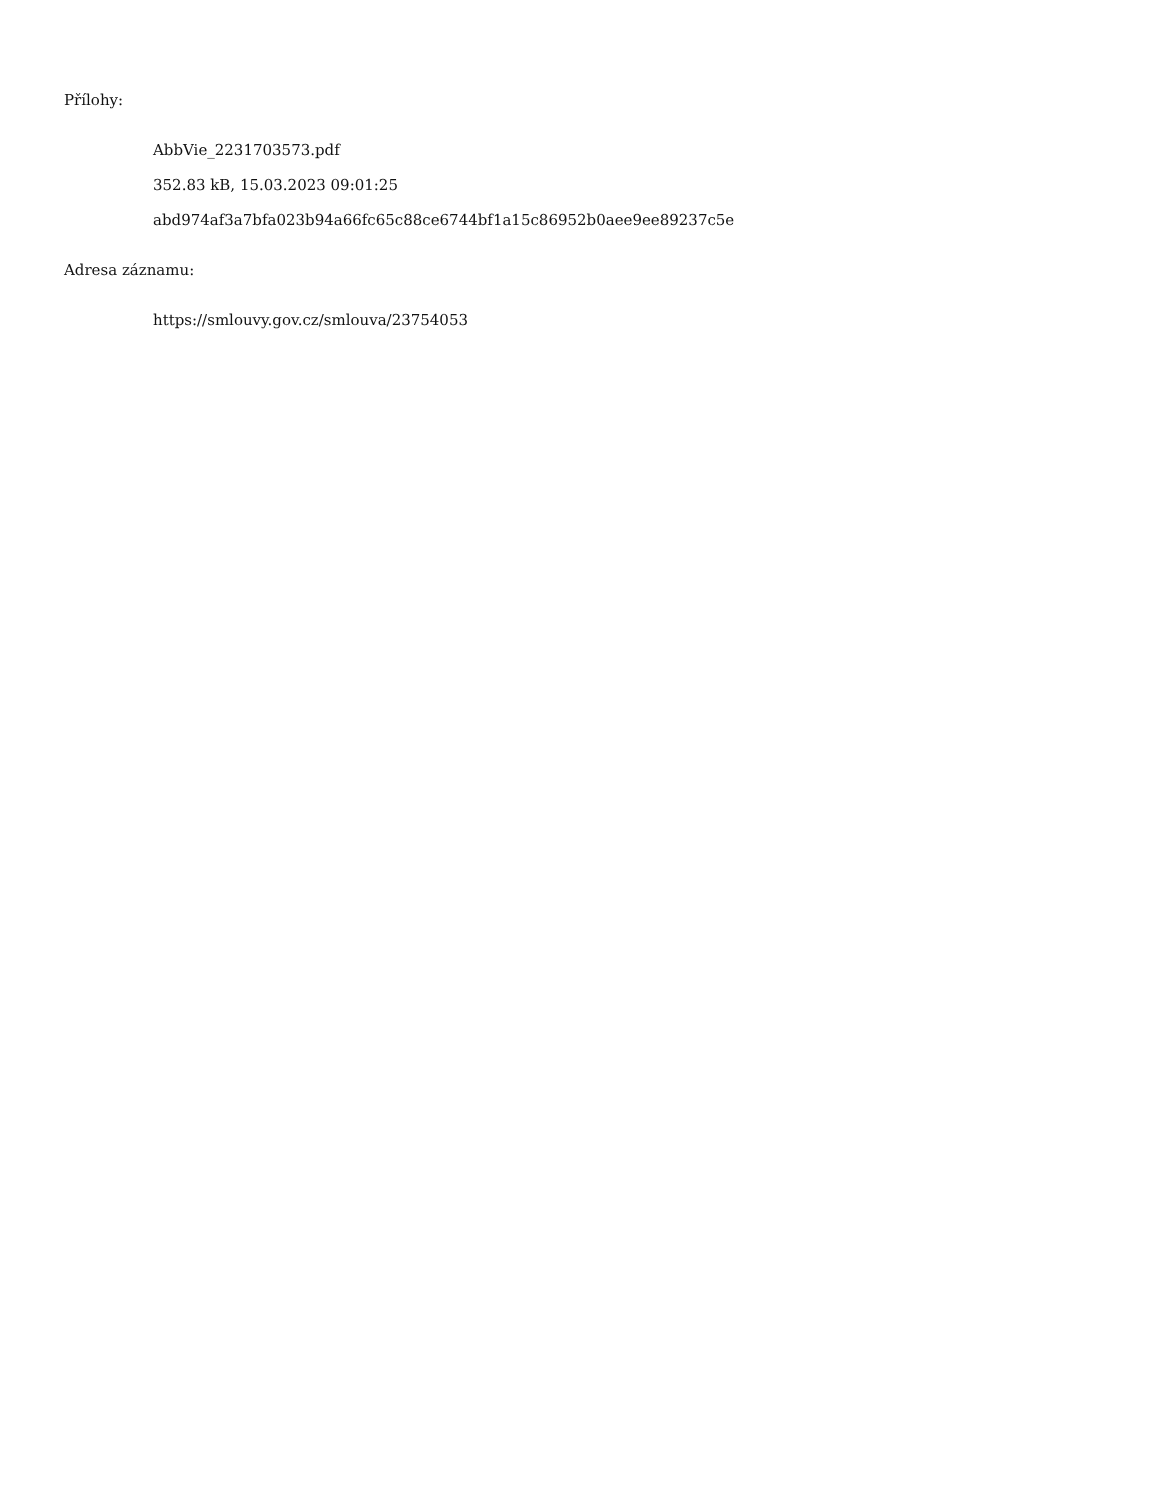Přílohy:
AbbVie_2231703573.pdf
352.83 kB, 15.03.2023 09:01:25
abd974af3a7bfa023b94a66fc65c88ce6744bf1a15c86952b0aee9ee89237c5e
Adresa záznamu:
https://smlouvy.gov.cz/smlouva/23754053